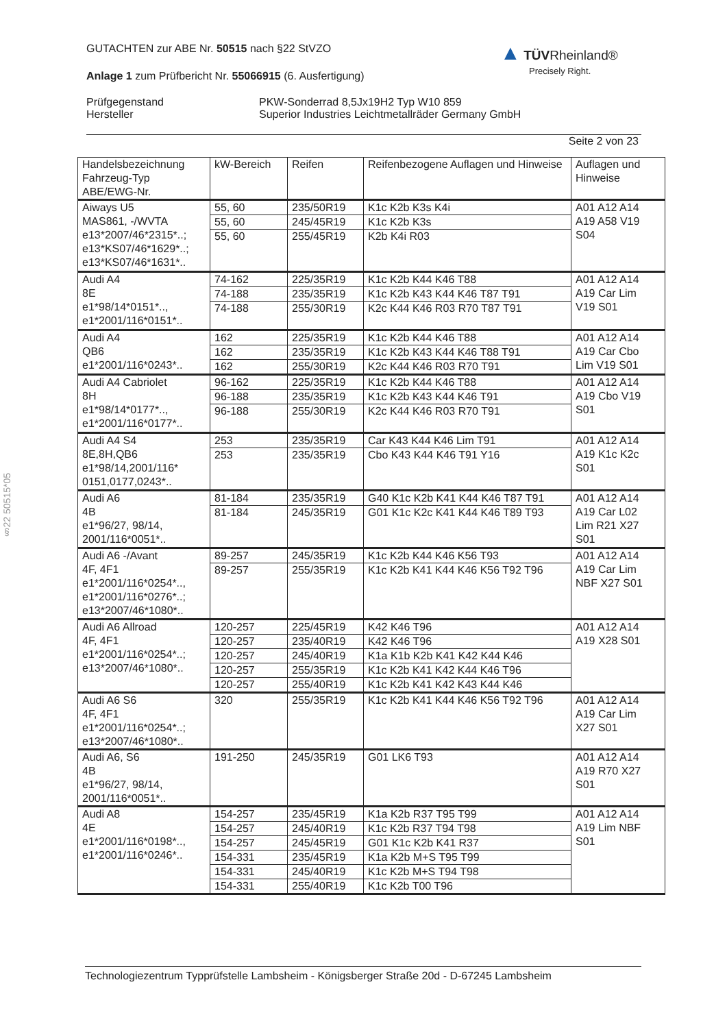§22 50515*05
▲ TÜV Rheinland®
Precisely Right.
GUTACHTEN zur ABE Nr. 50515 nach §22 StVZO
Anlage 1 zum Prüfbericht Nr. 55066915 (6. Ausfertigung)
Prüfgegenstand
Hersteller
PKW-Sonderrad 8,5Jx19H2 Typ W10 859
Superior Industries Leichtmetallräder Germany GmbH
Seite 2 von 23
| Handelsbezeichnung Fahrzeug-Typ ABE/EWG-Nr. | kW-Bereich | Reifen | Reifenbezogene Auflagen und Hinweise | Auflagen und Hinweise |
| --- | --- | --- | --- | --- |
| Aiways U5 MAS861, -/WVTA e13*2007/46*2315*..; e13*KS07/46*1629*..; e13*KS07/46*1631*.. | 55, 60 | 235/50R19 | K1c K2b K3s K4i | A01 A12 A14 A19 A58 V19 S04 |
| | 55, 60 | 245/45R19 | K1c K2b K3s | |
| | 55, 60 | 255/45R19 | K2b K4i R03 | |
| Audi A4 8E e1*98/14*0151*.., e1*2001/116*0151*.. | 74-162 | 225/35R19 | K1c K2b K44 K46 T88 | A01 A12 A14 A19 Car Lim V19 S01 |
| | 74-188 | 235/35R19 | K1c K2b K43 K44 K46 T87 T91 | |
| | 74-188 | 255/30R19 | K2c K44 K46 R03 R70 T87 T91 | |
| Audi A4 QB6 e1*2001/116*0243*.. | 162 | 225/35R19 | K1c K2b K44 K46 T88 | A01 A12 A14 A19 Car Cbo Lim V19 S01 |
| | 162 | 235/35R19 | K1c K2b K43 K44 K46 T88 T91 | |
| | 162 | 255/30R19 | K2c K44 K46 R03 R70 T91 | |
| Audi A4 Cabriolet 8H e1*98/14*0177*.., e1*2001/116*0177*.. | 96-162 | 225/35R19 | K1c K2b K44 K46 T88 | A01 A12 A14 A19 Cbo V19 S01 |
| | 96-188 | 235/35R19 | K1c K2b K43 K44 K46 T91 | |
| | 96-188 | 255/30R19 | K2c K44 K46 R03 R70 T91 | |
| Audi A4 S4 8E,8H,QB6 e1*98/14,2001/116* 0151,0177,0243*.. | 253 | 235/35R19 | Car K43 K44 K46 Lim T91 | A01 A12 A14 A19 K1c K2c S01 |
| | 253 | 235/35R19 | Cbo K43 K44 K46 T91 Y16 | |
| Audi A6 4B e1*96/27, 98/14, 2001/116*0051*.. | 81-184 | 235/35R19 | G40 K1c K2b K41 K44 K46 T87 T91 | A01 A12 A14 A19 Car L02 Lim R21 X27 S01 |
| | 81-184 | 245/35R19 | G01 K1c K2c K41 K44 K46 T89 T93 | |
| Audi A6 -/Avant 4F, 4F1 e1*2001/116*0254*.., e1*2001/116*0276*..; e13*2007/46*1080*.. | 89-257 | 245/35R19 | K1c K2b K44 K46 K56 T93 | A01 A12 A14 A19 Car Lim NBF X27 S01 |
| | 89-257 | 255/35R19 | K1c K2b K41 K44 K46 K56 T92 T96 | |
| Audi A6 Allroad 4F, 4F1 e1*2001/116*0254*..; e13*2007/46*1080*.. | 120-257 | 225/45R19 | K42 K46 T96 | A01 A12 A14 A19 X28 S01 |
| | 120-257 | 235/40R19 | K42 K46 T96 | |
| | 120-257 | 245/40R19 | K1a K1b K2b K41 K42 K44 K46 | |
| | 120-257 | 255/35R19 | K1c K2b K41 K42 K44 K46 T96 | |
| | 120-257 | 255/40R19 | K1c K2b K41 K42 K43 K44 K46 | |
| Audi A6 S6 4F, 4F1 e1*2001/116*0254*..; e13*2007/46*1080*.. | 320 | 255/35R19 | K1c K2b K41 K44 K46 K56 T92 T96 | A01 A12 A14 A19 Car Lim X27 S01 |
| Audi A6, S6 4B e1*96/27, 98/14, 2001/116*0051*.. | 191-250 | 245/35R19 | G01 LK6 T93 | A01 A12 A14 A19 R70 X27 S01 |
| Audi A8 4E e1*2001/116*0198*.., e1*2001/116*0246*.. | 154-257 | 235/45R19 | K1a K2b R37 T95 T99 | A01 A12 A14 A19 Lim NBF S01 |
| | 154-257 | 245/40R19 | K1c K2b R37 T94 T98 | |
| | 154-257 | 245/45R19 | G01 K1c K2b K41 R37 | |
| | 154-331 | 235/45R19 | K1a K2b M+S T95 T99 | |
| | 154-331 | 245/40R19 | K1c K2b M+S T94 T98 | |
| | 154-331 | 255/40R19 | K1c K2b T00 T96 | |
Technologiezentrum Typprüfstelle Lambsheim - Königsberger Straße 20d - D-67245 Lambsheim